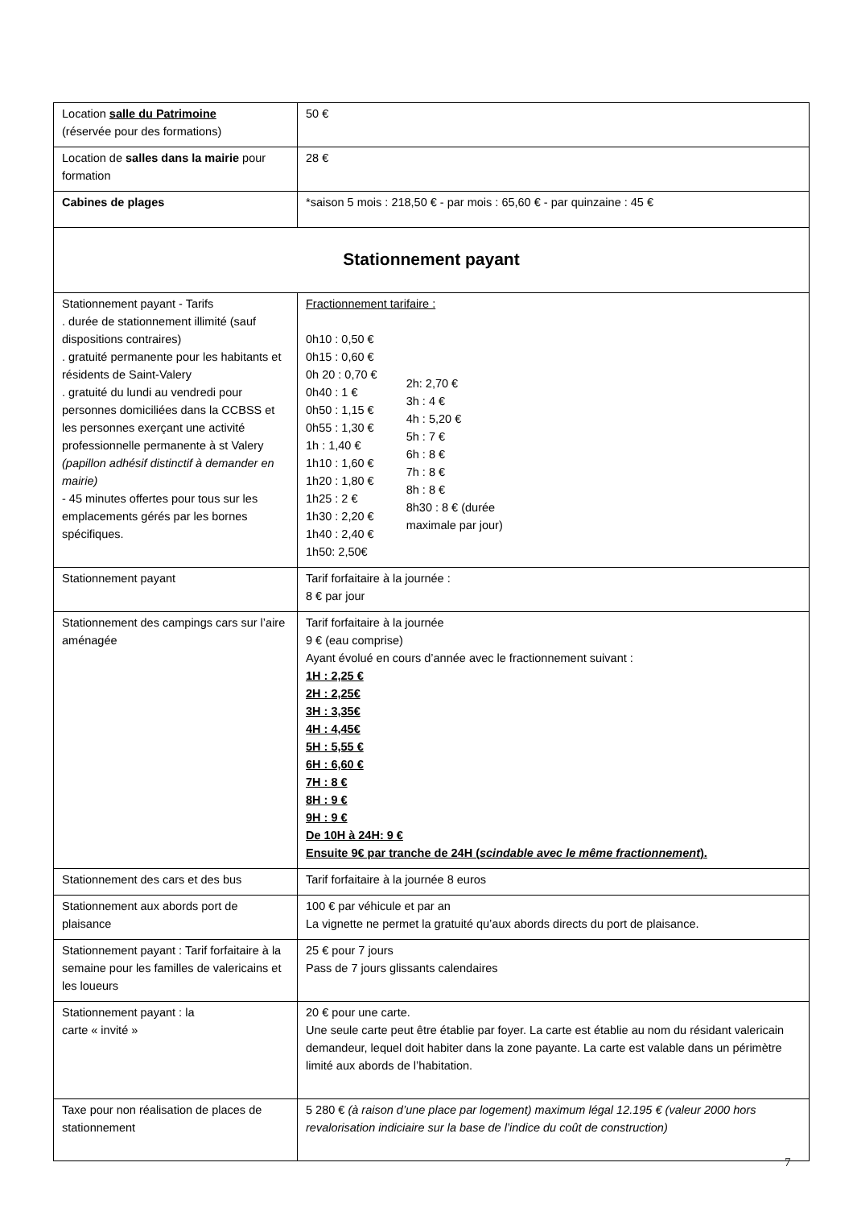| Location salle du Patrimoine (réservée pour des formations) | 50 € |
| Location de salles dans la mairie pour formation | 28 € |
| Cabines de plages | *saison 5 mois : 218,50 € - par mois : 65,60 € - par quinzaine : 45 € |
| Stationnement payant | |
| Stationnement payant - Tarifs . durée de stationnement illimité (sauf dispositions contraires) . gratuité permanente pour les habitants et résidents de Saint-Valery . gratuité du lundi au vendredi pour personnes domiciliées dans la CCBSS et les personnes exerçant une activité professionnelle permanente à st Valery (papillon adhésif distinctif à demander en mairie) - 45 minutes offertes pour tous sur les emplacements gérés par les bornes spécifiques. | Fractionnement tarifaire : 0h10 : 0,50 € 0h15 : 0,60 € 0h 20 : 0,70 € 0h40 : 1 € 0h50 : 1,15 € 0h55 : 1,30 € 1h : 1,40 € 1h10 : 1,60 € 1h20 : 1,80 € 1h25 : 2 € 1h30 : 2,20 € 1h40 : 2,40 € 1h50: 2,50€ 2h: 2,70 € 3h : 4 € 4h : 5,20 € 5h : 7 € 6h : 8 € 7h : 8 € 8h : 8 € 8h30 : 8 € (durée maximale par jour) |
| Stationnement payant | Tarif forfaitaire à la journée : 8 € par jour |
| Stationnement des campings cars sur l’aire aménagée | Tarif forfaitaire à la journée 9 € (eau comprise) Ayant évolué en cours d’année avec le fractionnement suivant : 1H : 2,25 € 2H : 2,25€ 3H : 3,35€ 4H : 4,45€ 5H : 5,55 € 6H : 6,60 € 7H : 8 € 8H : 9 € 9H : 9 € De 10H à 24H: 9 € Ensuite 9€ par tranche de 24H ( scindable avec le même fractionnement ). |
| Stationnement des cars et des bus | Tarif forfaitaire à la journée 8 euros |
| Stationnement aux abords port de plaisance | 100 € par véhicule et par an La vignette ne permet la gratuité qu’aux abords directs du port de plaisance. |
| Stationnement payant : Tarif forfaitaire à la semaine pour les familles de valericains et les loueurs | 25 € pour 7 jours Pass de 7 jours glissants calendaires |
| Stationnement payant : la carte « invité » | 20 € pour une carte. Une seule carte peut être établie par foyer. La carte est établie au nom du résidant valericain demandeur, lequel doit habiter dans la zone payante. La carte est valable dans un périmètre limité aux abords de l’habitation. |
| Taxe pour non réalisation de places de stationnement | 5 280 € (à raison d’une place par logement) maximum légal 12.195 € (valeur 2000 hors revalorisation indiciaire sur la base de l’indice du coût de construction) |
7